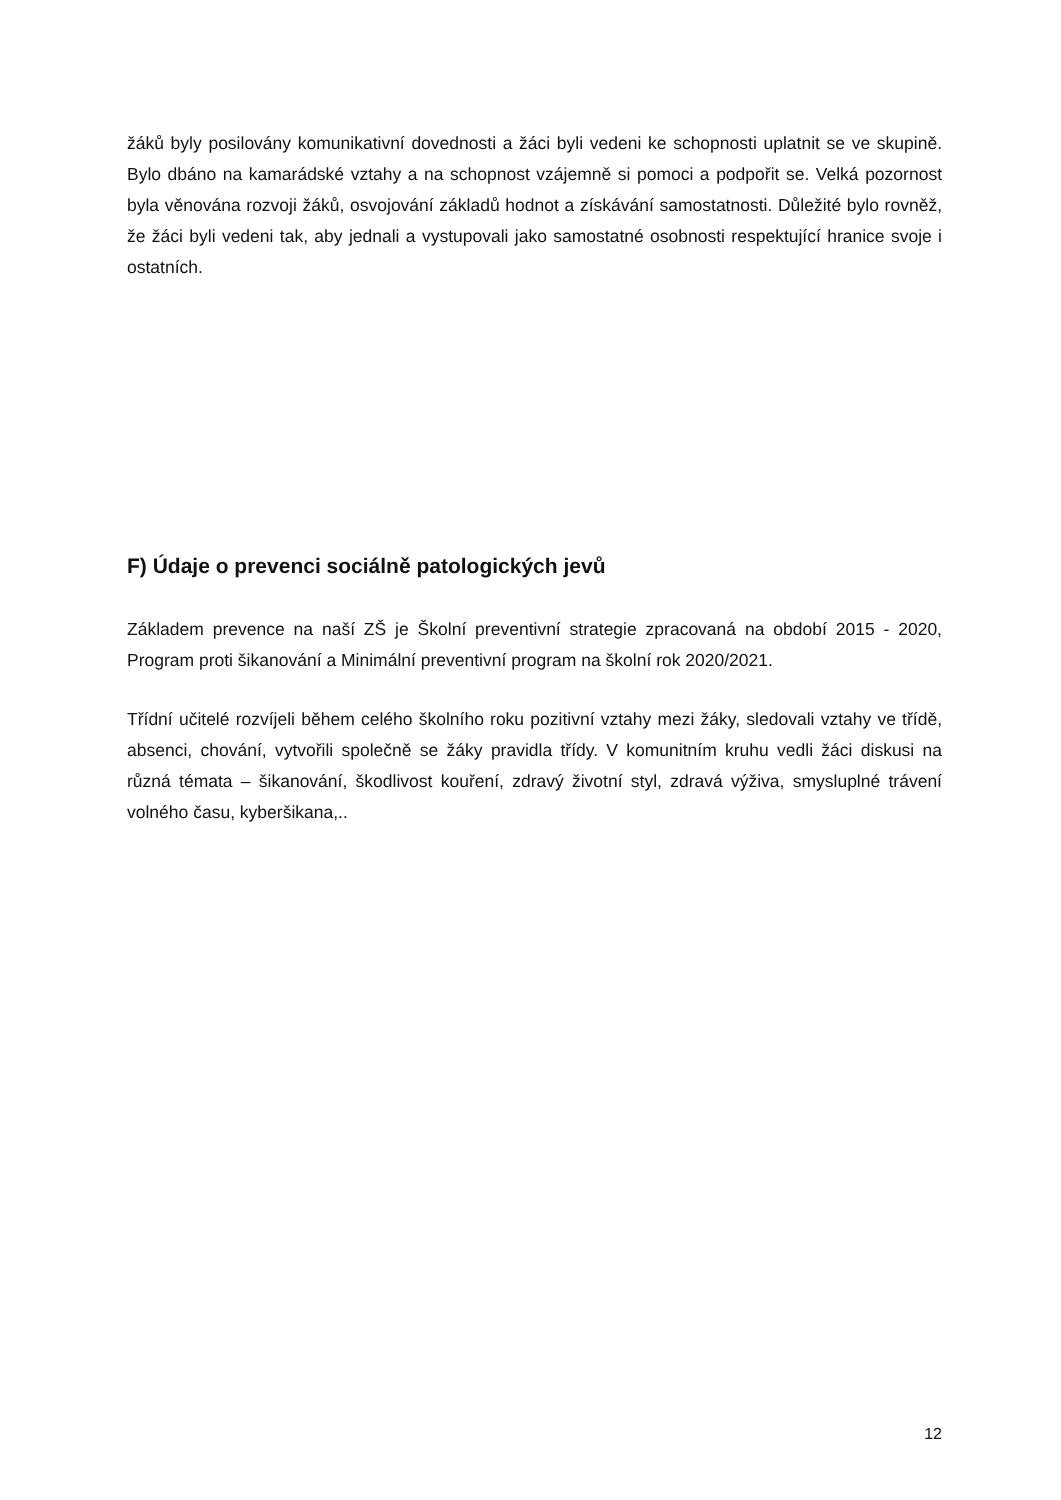žáků byly posilovány komunikativní dovednosti a žáci byli vedeni ke schopnosti uplatnit se ve skupině. Bylo dbáno na kamarádské vztahy a na schopnost vzájemně si pomoci a podpořit se. Velká pozornost byla věnována rozvoji žáků, osvojování základů hodnot a získávání samostatnosti. Důležité bylo rovněž, že žáci byli vedeni tak, aby jednali a vystupovali jako samostatné osobnosti respektující hranice svoje i ostatních.
F) Údaje o prevenci sociálně patologických jevů
Základem prevence na naší ZŠ je Školní preventivní strategie zpracovaná na období 2015 - 2020, Program proti šikanování a Minimální preventivní program na školní rok 2020/2021.
Třídní učitelé rozvíjeli během celého školního roku pozitivní vztahy mezi žáky, sledovali vztahy ve třídě, absenci, chování, vytvořili společně se žáky pravidla třídy. V komunitním kruhu vedli žáci diskusi na různá témata – šikanování, škodlivost kouření, zdravý životní styl, zdravá výživa, smysluplné trávení volného času, kyberšikana,..
12